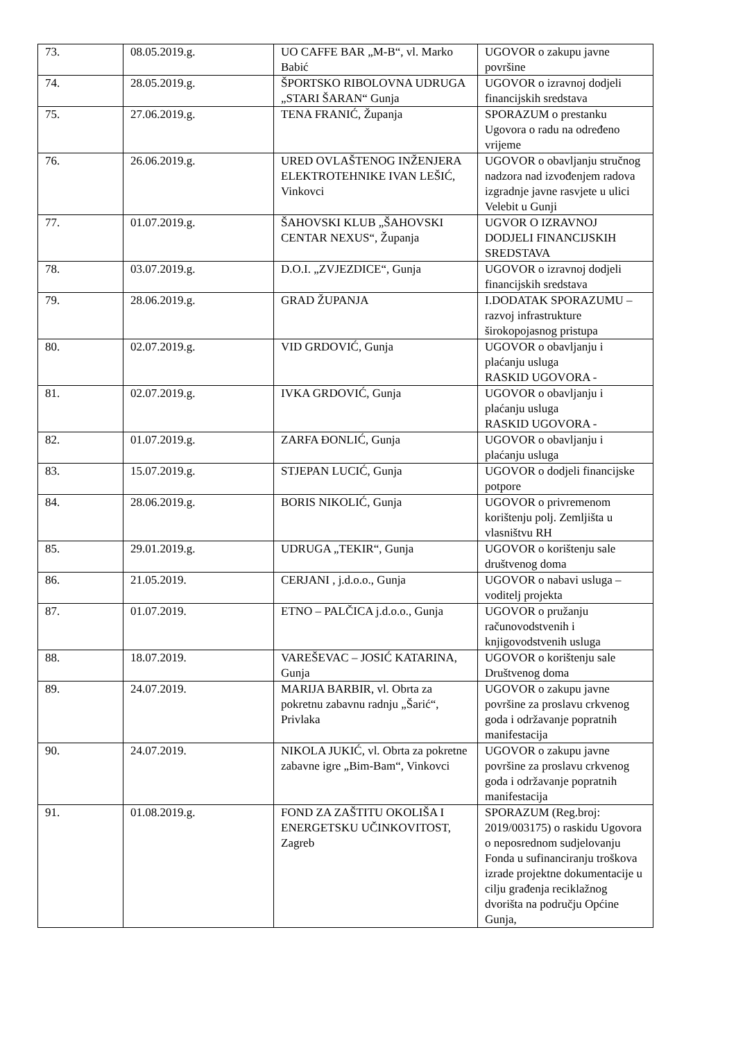| 73. | 08.05.2019.g. | UO CAFFE BAR „M-B“, vl. Marko Babić | UGOVOR o zakupu javne površine |
| 74. | 28.05.2019.g. | ŠPORTSKO RIBOLOVNA UDRUGA „STARI ŠARAN“ Gunja | UGOVOR o izravnoj dodjeli financijskih sredstava |
| 75. | 27.06.2019.g. | TENA FRANIĆ, Županja | SPORAZUM o prestanku Ugovora o radu na određeno vrijeme |
| 76. | 26.06.2019.g. | URED OVLAŠTENOG INŽENJERA ELEKTROTEHNIKE IVAN LEŠIĆ, Vinkovci | UGOVOR o obavljanju stručnog nadzora nad izvođenjem radova izgradnje javne rasvjete u ulici Velebit u Gunji |
| 77. | 01.07.2019.g. | ŠAHOVSKI KLUB „ŠAHOVSKI CENTAR NEXUS“, Županja | UGVOR O IZRAVNOJ DODJELI FINANCIJSKIH SREDSTAVA |
| 78. | 03.07.2019.g. | D.O.I. „ZVJEZDICE“, Gunja | UGOVOR o izravnoj dodjeli financijskih sredstava |
| 79. | 28.06.2019.g. | GRAD ŽUPANJA | I.DODATAK SPORAZUMU – razvoj infrastrukture širokopojasnog pristupa |
| 80. | 02.07.2019.g. | VID GRDOVIĆ, Gunja | UGOVOR o obavljanju i plaćanju usluga RASKID UGOVORA - |
| 81. | 02.07.2019.g. | IVKA GRDOVIĆ, Gunja | UGOVOR o obavljanju i plaćanju usluga RASKID UGOVORA - |
| 82. | 01.07.2019.g. | ZARFA ĐONLIĆ, Gunja | UGOVOR o obavljanju i plaćanju usluga |
| 83. | 15.07.2019.g. | STJEPAN LUCIĆ, Gunja | UGOVOR o dodjeli financijske potpore |
| 84. | 28.06.2019.g. | BORIS NIKOLIĆ, Gunja | UGOVOR o privremenom korištenju polj. Zemljišta u vlasništvu RH |
| 85. | 29.01.2019.g. | UDRUGA „TEKIR“, Gunja | UGOVOR o korištenju sale društvenog doma |
| 86. | 21.05.2019. | CERJANI , j.d.o.o., Gunja | UGOVOR o nabavi usluga – voditelj projekta |
| 87. | 01.07.2019. | ETNO – PALČICA j.d.o.o., Gunja | UGOVOR o pružanju računovodstvenih i knjigovodstvenih usluga |
| 88. | 18.07.2019. | VAREŠEVAC – JOSIĆ KATARINA, Gunja | UGOVOR o korištenju sale Društvenog doma |
| 89. | 24.07.2019. | MARIJA BARBIR, vl. Obrta za pokretnu zabavnu radnju „Šarić“, Privlaka | UGOVOR o zakupu javne površine za proslavu crkvenog goda i održavanje popratnih manifestacija |
| 90. | 24.07.2019. | NIKOLA JUKIĆ, vl. Obrta za pokretne zabavne igre „Bim-Bam“, Vinkovci | UGOVOR o zakupu javne površine za proslavu crkvenog goda i održavanje popratnih manifestacija |
| 91. | 01.08.2019.g. | FOND ZA ZAŠTITU OKOLIŠA I ENERGETSKU UČINKOVITOST, Zagreb | SPORAZUM (Reg.broj: 2019/003175) o raskidu Ugovora o neposrednom sudjelovanju Fonda u sufinanciranju troškova izrade projektne dokumentacije u cilju građenja reciklažnog dvorišta na području Općine Gunja, |